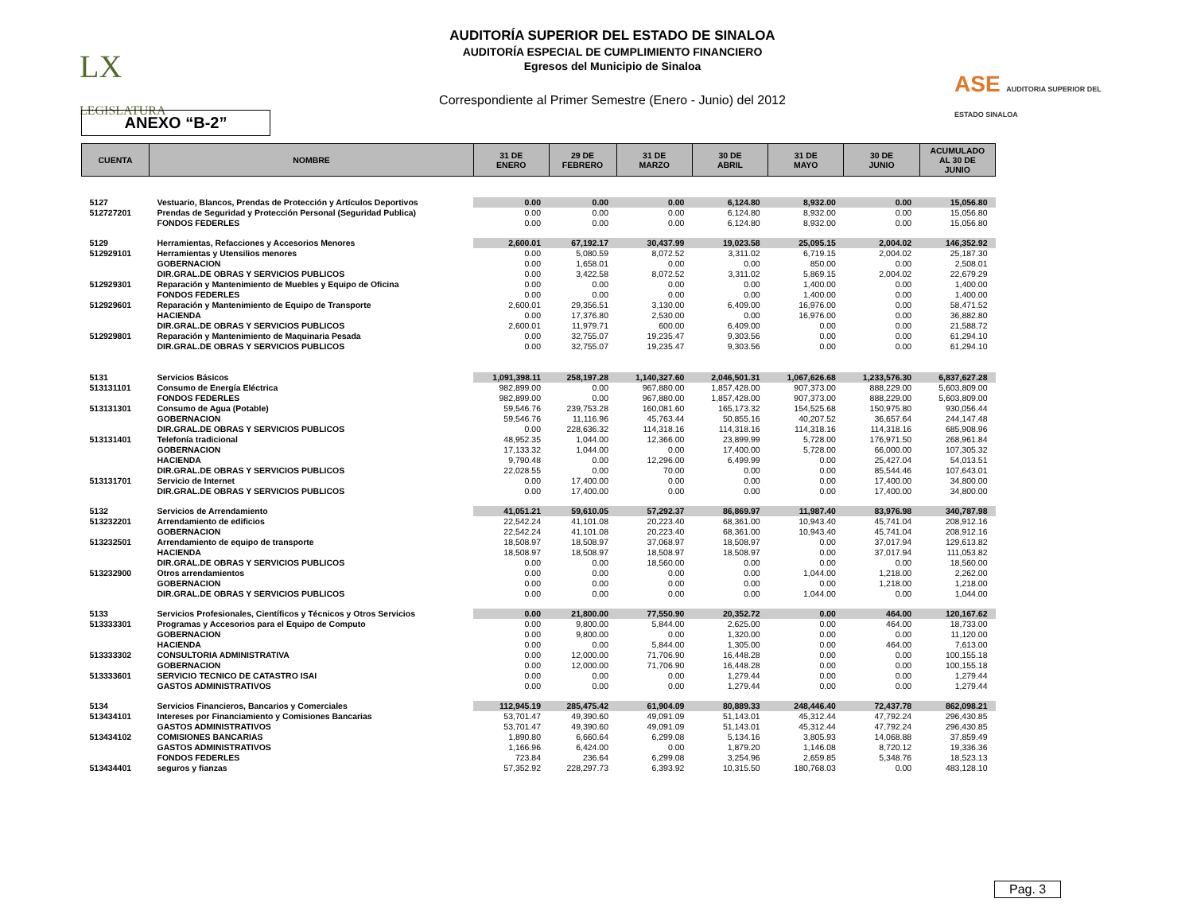LX
LEGISLATURA
AUDITORÍA SUPERIOR DEL ESTADO DE SINALOA
AUDITORÍA ESPECIAL DE CUMPLIMIENTO FINANCIERO
Egresos del Municipio de Sinaloa
Correspondiente al Primer Semestre (Enero - Junio) del 2012
ASE AUDITORIA SUPERIOR DEL ESTADO SINALOA
ANEXO “B-2”
| CUENTA | NOMBRE | 31 DE ENERO | 29 DE FEBRERO | 31 DE MARZO | 30 DE ABRIL | 31 DE MAYO | 30 DE JUNIO | ACUMULADO AL 30 DE JUNIO |
| --- | --- | --- | --- | --- | --- | --- | --- | --- |
| 5127 | Vestuario, Blancos, Prendas de Protección y Artículos Deportivos | 0.00 | 0.00 | 0.00 | 6,124.80 | 8,932.00 | 0.00 | 15,056.80 |
| 512727201 | Prendas de Seguridad y Protección Personal (Seguridad Publica) | 0.00 | 0.00 | 0.00 | 6,124.80 | 8,932.00 | 0.00 | 15,056.80 |
| | FONDOS FEDERLES | 0.00 | 0.00 | 0.00 | 6,124.80 | 8,932.00 | 0.00 | 15,056.80 |
| 5129 | Herramientas, Refacciones y Accesorios Menores | 2,600.01 | 67,192.17 | 30,437.99 | 19,023.58 | 25,095.15 | 2,004.02 | 146,352.92 |
| 512929101 | Herramientas y Utensilios menores | 0.00 | 5,080.59 | 8,072.52 | 3,311.02 | 6,719.15 | 2,004.02 | 25,187.30 |
| | GOBERNACION | 0.00 | 1,658.01 | 0.00 | 0.00 | 850.00 | 0.00 | 2,508.01 |
| | DIR.GRAL.DE OBRAS Y SERVICIOS PUBLICOS | 0.00 | 3,422.58 | 8,072.52 | 3,311.02 | 5,869.15 | 2,004.02 | 22,679.29 |
| 512929301 | Reparación y Mantenimiento de Muebles y Equipo de Oficina | 0.00 | 0.00 | 0.00 | 0.00 | 1,400.00 | 0.00 | 1,400.00 |
| | FONDOS FEDERLES | 0.00 | 0.00 | 0.00 | 0.00 | 1,400.00 | 0.00 | 1,400.00 |
| 512929601 | Reparación y Mantenimiento de Equipo de Transporte | 2,600.01 | 29,356.51 | 3,130.00 | 6,409.00 | 16,976.00 | 0.00 | 58,471.52 |
| | HACIENDA | 0.00 | 17,376.80 | 2,530.00 | 0.00 | 16,976.00 | 0.00 | 36,882.80 |
| | DIR.GRAL.DE OBRAS Y SERVICIOS PUBLICOS | 2,600.01 | 11,979.71 | 600.00 | 6,409.00 | 0.00 | 0.00 | 21,588.72 |
| 512929801 | Reparación y Mantenimiento de Maquinaria Pesada | 0.00 | 32,755.07 | 19,235.47 | 9,303.56 | 0.00 | 0.00 | 61,294.10 |
| | DIR.GRAL.DE OBRAS Y SERVICIOS PUBLICOS | 0.00 | 32,755.07 | 19,235.47 | 9,303.56 | 0.00 | 0.00 | 61,294.10 |
| 5131 | Servicios Básicos | 1,091,398.11 | 258,197.28 | 1,140,327.60 | 2,046,501.31 | 1,067,626.68 | 1,233,576.30 | 6,837,627.28 |
| 513131101 | Consumo de Energía Eléctrica | 982,899.00 | 0.00 | 967,880.00 | 1,857,428.00 | 907,373.00 | 888,229.00 | 5,603,809.00 |
| | FONDOS FEDERLES | 982,899.00 | 0.00 | 967,880.00 | 1,857,428.00 | 907,373.00 | 888,229.00 | 5,603,809.00 |
| 513131301 | Consumo de Agua (Potable) | 59,546.76 | 239,753.28 | 160,081.60 | 165,173.32 | 154,525.68 | 150,975.80 | 930,056.44 |
| | GOBERNACION | 59,546.76 | 11,116.96 | 45,763.44 | 50,855.16 | 40,207.52 | 36,657.64 | 244,147.48 |
| | DIR.GRAL.DE OBRAS Y SERVICIOS PUBLICOS | 0.00 | 228,636.32 | 114,318.16 | 114,318.16 | 114,318.16 | 114,318.16 | 685,908.96 |
| 513131401 | Telefonía tradicional | 48,952.35 | 1,044.00 | 12,366.00 | 23,899.99 | 5,728.00 | 176,971.50 | 268,961.84 |
| | GOBERNACION | 17,133.32 | 1,044.00 | 0.00 | 17,400.00 | 5,728.00 | 66,000.00 | 107,305.32 |
| | HACIENDA | 9,790.48 | 0.00 | 12,296.00 | 6,499.99 | 0.00 | 25,427.04 | 54,013.51 |
| | DIR.GRAL.DE OBRAS Y SERVICIOS PUBLICOS | 22,028.55 | 0.00 | 70.00 | 0.00 | 0.00 | 85,544.46 | 107,643.01 |
| 513131701 | Servicio de Internet | 0.00 | 17,400.00 | 0.00 | 0.00 | 0.00 | 17,400.00 | 34,800.00 |
| | DIR.GRAL.DE OBRAS Y SERVICIOS PUBLICOS | 0.00 | 17,400.00 | 0.00 | 0.00 | 0.00 | 17,400.00 | 34,800.00 |
| 5132 | Servicios de Arrendamiento | 41,051.21 | 59,610.05 | 57,292.37 | 86,869.97 | 11,987.40 | 83,976.98 | 340,787.98 |
| 513232201 | Arrendamiento de edificios | 22,542.24 | 41,101.08 | 20,223.40 | 68,361.00 | 10,943.40 | 45,741.04 | 208,912.16 |
| | GOBERNACION | 22,542.24 | 41,101.08 | 20,223.40 | 68,361.00 | 10,943.40 | 45,741.04 | 208,912.16 |
| 513232501 | Arrendamiento de equipo de transporte | 18,508.97 | 18,508.97 | 37,068.97 | 18,508.97 | 0.00 | 37,017.94 | 129,613.82 |
| | HACIENDA | 18,508.97 | 18,508.97 | 18,508.97 | 18,508.97 | 0.00 | 37,017.94 | 111,053.82 |
| | DIR.GRAL.DE OBRAS Y SERVICIOS PUBLICOS | 0.00 | 0.00 | 18,560.00 | 0.00 | 0.00 | 0.00 | 18,560.00 |
| 513232900 | Otros arrendamientos | 0.00 | 0.00 | 0.00 | 0.00 | 1,044.00 | 1,218.00 | 2,262.00 |
| | GOBERNACION | 0.00 | 0.00 | 0.00 | 0.00 | 0.00 | 1,218.00 | 1,218.00 |
| | DIR.GRAL.DE OBRAS Y SERVICIOS PUBLICOS | 0.00 | 0.00 | 0.00 | 0.00 | 1,044.00 | 0.00 | 1,044.00 |
| 5133 | Servicios Profesionales, Científicos y Técnicos y Otros Servicios | 0.00 | 21,800.00 | 77,550.90 | 20,352.72 | 0.00 | 464.00 | 120,167.62 |
| 513333301 | Programas y Accesorios para el Equipo de Computo | 0.00 | 9,800.00 | 5,844.00 | 2,625.00 | 0.00 | 464.00 | 18,733.00 |
| | GOBERNACION | 0.00 | 9,800.00 | 0.00 | 1,320.00 | 0.00 | 0.00 | 11,120.00 |
| | HACIENDA | 0.00 | 0.00 | 5,844.00 | 1,305.00 | 0.00 | 464.00 | 7,613.00 |
| 513333302 | CONSULTORIA ADMINISTRATIVA | 0.00 | 12,000.00 | 71,706.90 | 16,448.28 | 0.00 | 0.00 | 100,155.18 |
| | GOBERNACION | 0.00 | 12,000.00 | 71,706.90 | 16,448.28 | 0.00 | 0.00 | 100,155.18 |
| 513333601 | SERVICIO TECNICO DE CATASTRO ISAI | 0.00 | 0.00 | 0.00 | 1,279.44 | 0.00 | 0.00 | 1,279.44 |
| | GASTOS ADMINISTRATIVOS | 0.00 | 0.00 | 0.00 | 1,279.44 | 0.00 | 0.00 | 1,279.44 |
| 5134 | Servicios Financieros, Bancarios y Comerciales | 112,945.19 | 285,475.42 | 61,904.09 | 80,889.33 | 248,446.40 | 72,437.78 | 862,098.21 |
| 513434101 | Intereses por Financiamiento y Comisiones Bancarias | 53,701.47 | 49,390.60 | 49,091.09 | 51,143.01 | 45,312.44 | 47,792.24 | 296,430.85 |
| | GASTOS ADMINISTRATIVOS | 53,701.47 | 49,390.60 | 49,091.09 | 51,143.01 | 45,312.44 | 47,792.24 | 296,430.85 |
| 513434102 | COMISIONES BANCARIAS | 1,890.80 | 6,660.64 | 6,299.08 | 5,134.16 | 3,805.93 | 14,068.88 | 37,859.49 |
| | GASTOS ADMINISTRATIVOS | 1,166.96 | 6,424.00 | 0.00 | 1,879.20 | 1,146.08 | 8,720.12 | 19,336.36 |
| | FONDOS FEDERLES | 723.84 | 236.64 | 6,299.08 | 3,254.96 | 2,659.85 | 5,348.76 | 18,523.13 |
| 513434401 | seguros y fianzas | 57,352.92 | 228,297.73 | 6,393.92 | 10,315.50 | 180,768.03 | 0.00 | 483,128.10 |
Pag. 3